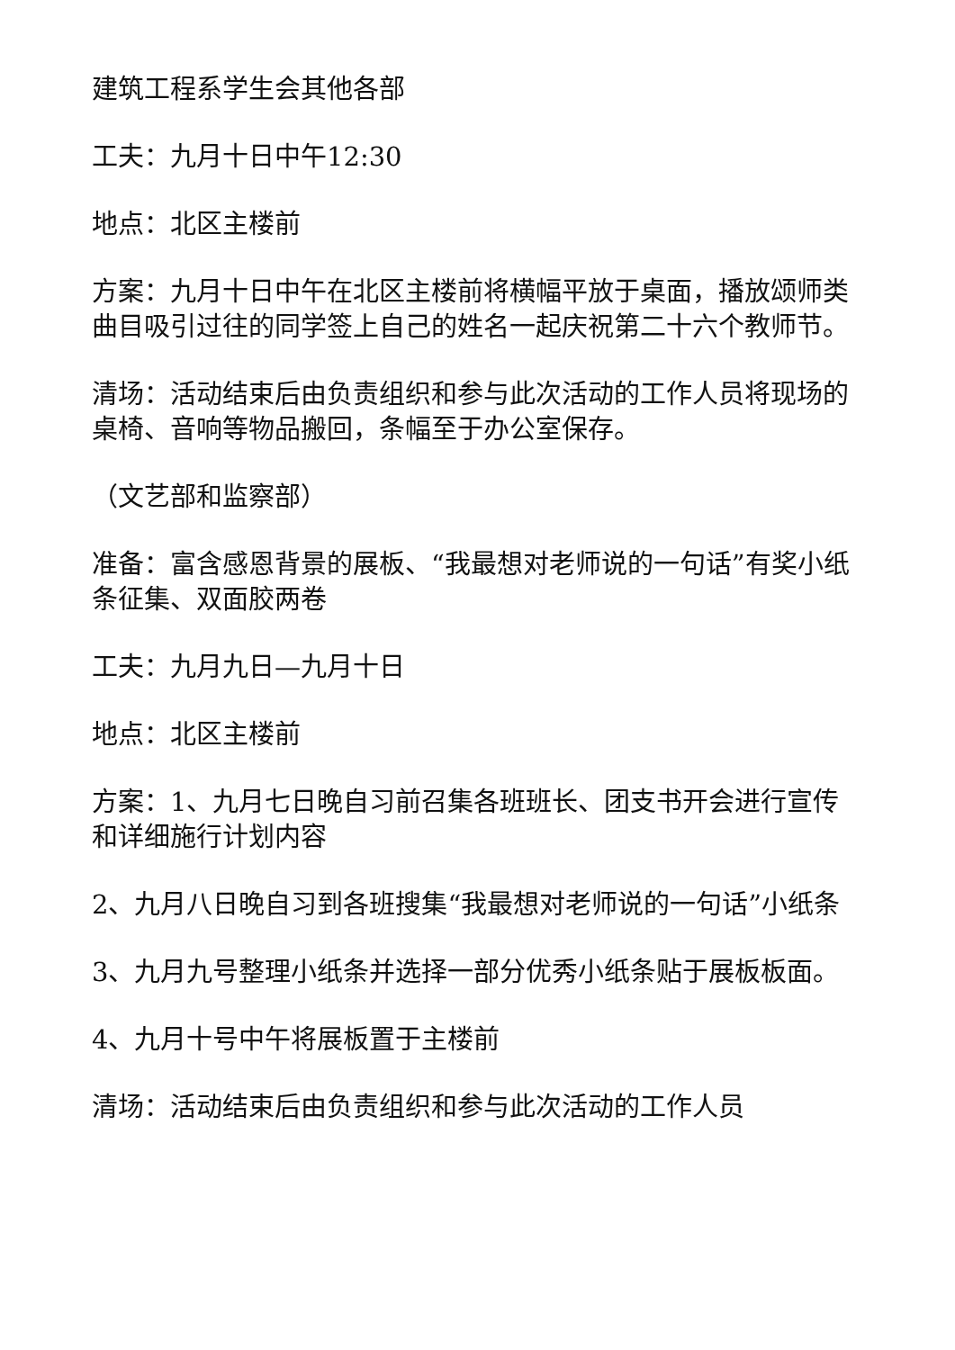建筑工程系学生会其他各部
工夫：九月十日中午12:30
地点：北区主楼前
方案：九月十日中午在北区主楼前将横幅平放于桌面，播放颂师类曲目吸引过往的同学签上自己的姓名一起庆祝第二十六个教师节。
清场：活动结束后由负责组织和参与此次活动的工作人员将现场的桌椅、音响等物品搬回，条幅至于办公室保存。
（文艺部和监察部）
准备：富含感恩背景的展板、“我最想对老师说的一句话”有奖小纸条征集、双面胶两卷
工夫：九月九日—九月十日
地点：北区主楼前
方案：1、九月七日晚自习前召集各班班长、团支书开会进行宣传和详细施行计划内容
2、九月八日晚自习到各班搜集“我最想对老师说的一句话”小纸条
3、九月九号整理小纸条并选择一部分优秀小纸条贴于展板板面。
4、九月十号中午将展板置于主楼前
清场：活动结束后由负责组织和参与此次活动的工作人员